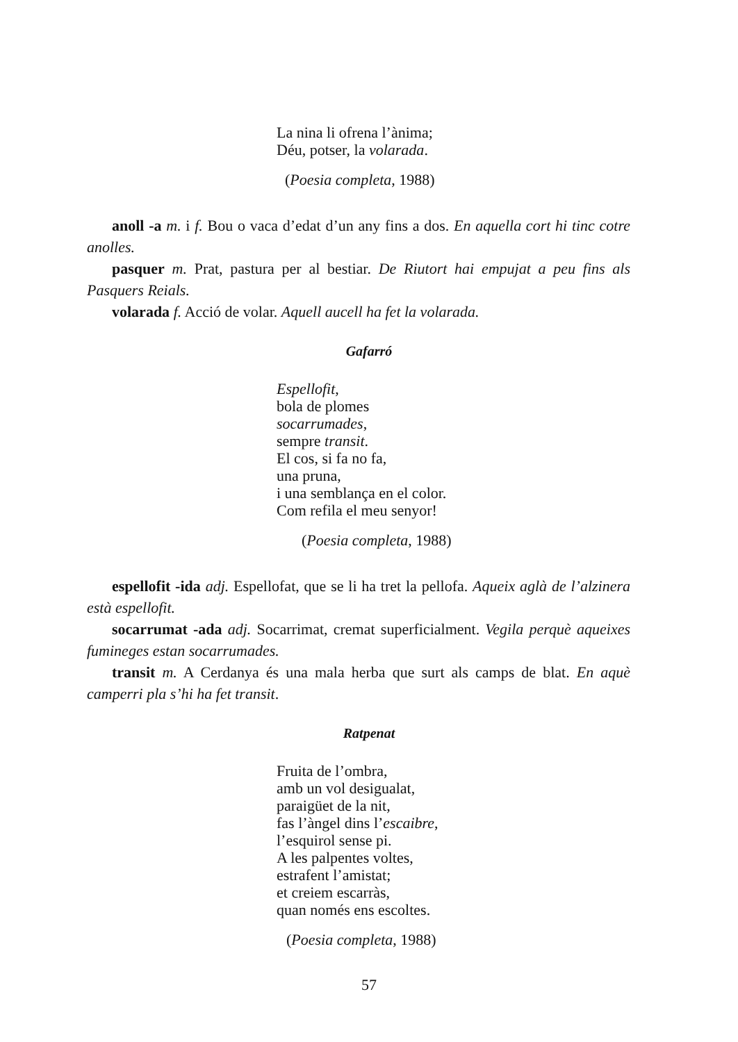La nina li ofrena l’ànima;
Déu, potser, la volarada.
(Poesia completa, 1988)
anoll -a m. i f. Bou o vaca d’edat d’un any fins a dos. En aquella cort hi tinc co­tre anolles.
pasquer m. Prat, pastura per al bestiar. De Riutort hai empujat a peu fins als Pasquers Reials.
volarada f. Acció de volar. Aquell aucell ha fet la volarada.
Gafarró
Espellofit,
bola de plomes
socarrumades,
sempre transit.
El cos, si fa no fa,
una pruna,
i una semblança en el color.
Com refila el meu senyor!
(Poesia completa, 1988)
espellofit -ida adj. Espellofat, que se li ha tret la pellofa. Aqueix aglà de l’alzi­nera està espellofit.
socarrumat -ada adj. Socarrimat, cremat superficialment. Vegila perquè aqueixes fumineges estan socarrumades.
transit m. A Cerdanya és una mala herba que surt als camps de blat. En aquè camperri pla s’hi ha fet transit.
Ratpenat
Fruita de l’ombra,
amb un vol desigualat,
paraigüet de la nit,
fas l’àngel dins l’escaibre,
l’esquirol sense pi.
A les palpentes voltes,
estrafent l’amistat;
et creiem escarràs,
quan només ens escoltes.
(Poesia completa, 1988)
57